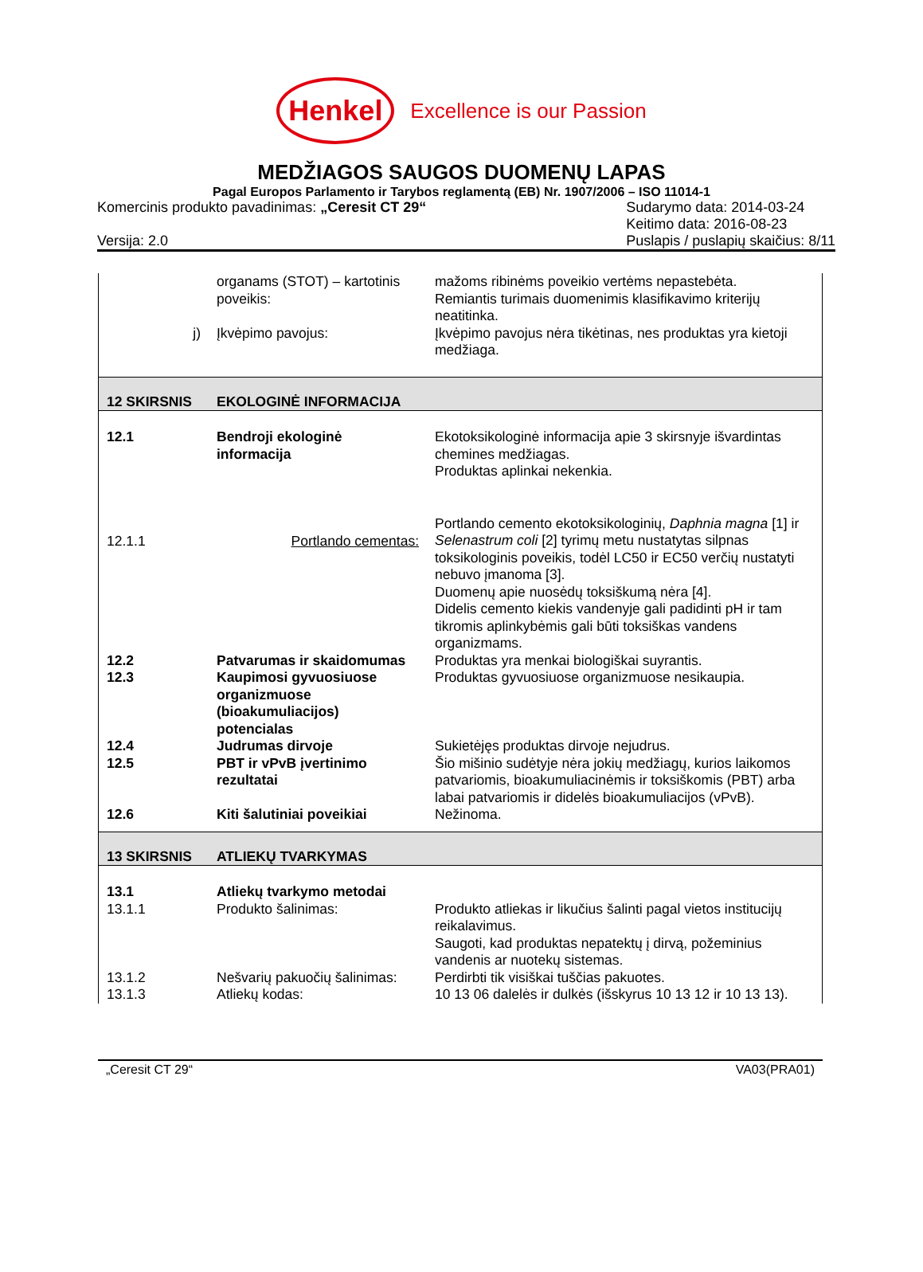Henkel
Excellence is our Passion
MEDŽIAGOS SAUGOS DUOMENŲ LAPAS
Pagal Europos Parlamento ir Tarybos reglamentą (EB) Nr. 1907/2006 – ISO 11014-1
Komercinis produkto pavadinimas: „Ceresit CT 29“
Versija: 2.0
Sudarymo data: 2014-03-24
Keitimo data: 2016-08-23
Puslapis / puslapių skaičius: 8/11
| | organams (STOT) – kartotinis poveikis: | mažoms ribinėms poveikio vertėms nepastebėta. Remiantis turimais duomenimis klasifikavimo kriterijų neatitinka. |
| j) | Įkvėpimo pavojus: | Įkvėpimo pavojus nėra tikėtinas, nes produktas yra kietoji medžiaga. |
| 12 SKIRSNIS | EKOLOGINĖ INFORMACIJA | |
| 12.1 | Bendroji ekologinė informacija | Ekotoksikologinė informacija apie 3 skirsnyje išvardintas chemines medžiagas. Produktas aplinkai nekenkia. |
| 12.1.1 | Portlando cementas: | Portlando cemento ekotoksikologinių, Daphnia magna [1] ir Selenastrum coli [2] tyrimų metu nustatytas silpnas toksikologinis poveikis, todėl LC50 ir EC50 verčių nustatyti nebuvo įmanoma [3]. Duomenų apie nuosėdų toksiškumą nėra [4]. Didelis cemento kiekis vandenyje gali padidinti pH ir tam tikromis aplinkybėmis gali būti toksiškas vandens organizmams. |
| 12.2 | Patvarumas ir skaidomumas | Produktas yra menkai biologiškai suyrantis. |
| 12.3 | Kaupimosi gyvuosiuose organizmuose (bioakumuliacijos) potencialas | Produktas gyvuosiuose organizmuose nesikaupia. |
| 12.4 | Judrumas dirvoje | Sukietėjęs produktas dirvoje nejudrus. |
| 12.5 | PBT ir vPvB įvertinimo rezultatai | Šio mišinio sudėtyje nėra jokių medžiagų, kurios laikomos patvariomis, bioakumuliacinėmis ir toksiškomis (PBT) arba labai patvariomis ir didelės bioakumuliacijos (vPvB). |
| 12.6 | Kiti šalutiniai poveikiai | Nežinoma. |
| 13 SKIRSNIS | ATLIEKŲ TVARKYMAS | |
| 13.1 | Atliekų tvarkymo metodai | |
| 13.1.1 | Produkto šalinimas: | Produkto atliekas ir likučius šalinti pagal vietos institucijų reikalavimus. Saugoti, kad produktas nepatektų į dirvą, požeminius vandenis ar nuotekų sistemas. |
| 13.1.2 | Nešvarių pakuočių šalinimas: | Perdirbti tik visiškai tuščias pakuotes. |
| 13.1.3 | Atliekų kodas: | 10 13 06 dalelės ir dulkės (išskyrus 10 13 12 ir 10 13 13). |
„Ceresit CT 29“VA03(PRA01)